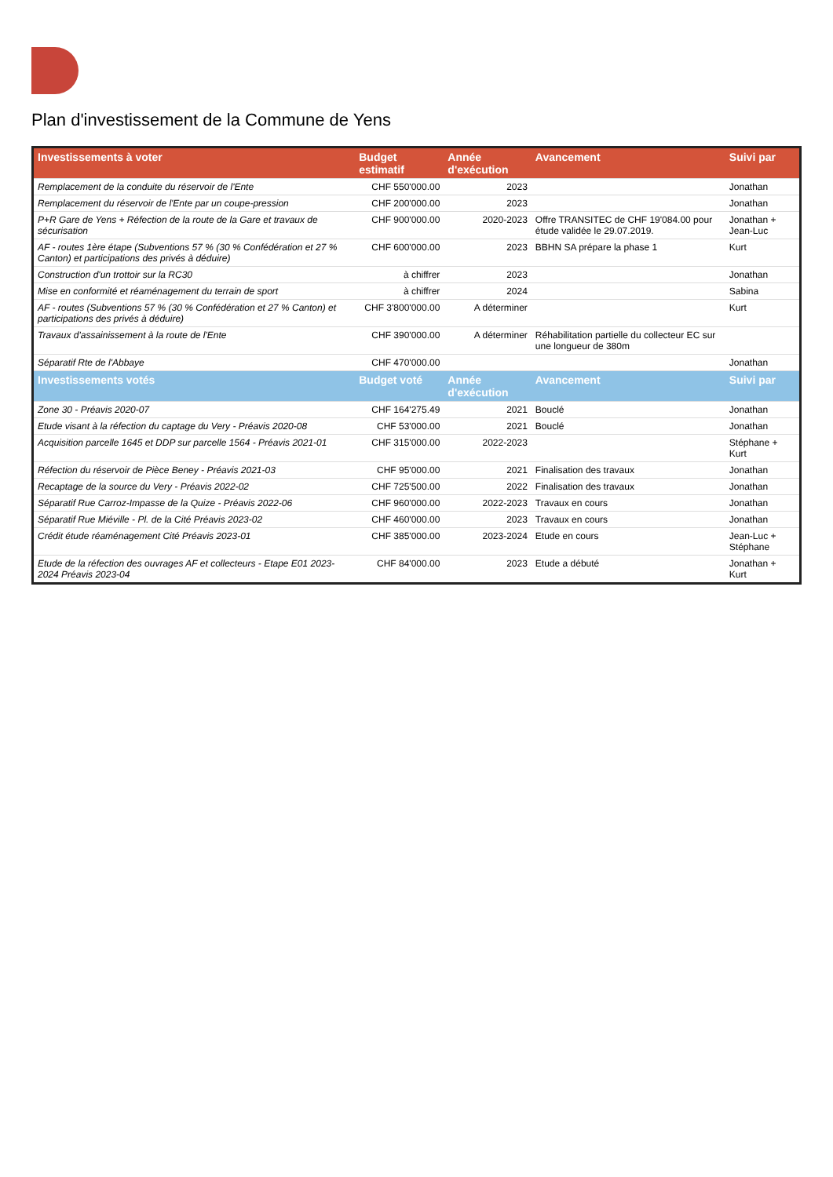Plan d'investissement de la Commune de Yens
| Investissements à voter | Budget estimatif | Année d'exécution | Avancement | Suivi par |
| --- | --- | --- | --- | --- |
| Remplacement de la conduite du réservoir de l'Ente | CHF 550'000.00 | 2023 | | Jonathan |
| Remplacement du réservoir de l'Ente par un coupe-pression | CHF 200'000.00 | 2023 | | Jonathan |
| P+R Gare de Yens + Réfection de la route de la Gare et travaux de sécurisation | CHF 900'000.00 | 2020-2023 | Offre TRANSITEC de CHF 19'084.00 pour étude validée le 29.07.2019. | Jonathan + Jean-Luc |
| AF - routes 1ère étape (Subventions 57 % (30 % Confédération et 27 % Canton) et participations des privés à déduire) | CHF 600'000.00 | 2023 | BBHN SA prépare la phase 1 | Kurt |
| Construction d'un trottoir sur la RC30 | à chiffrer | 2023 | | Jonathan |
| Mise en conformité et réaménagement du terrain de sport | à chiffrer | 2024 | | Sabina |
| AF - routes (Subventions 57 % (30 % Confédération et 27 % Canton) et participations des privés à déduire) | CHF 3'800'000.00 | A déterminer | | Kurt |
| Travaux d'assainissement à la route de l'Ente | CHF 390'000.00 | A déterminer | Réhabilitation partielle du collecteur EC sur une longueur de 380m | |
| Séparatif Rte de l'Abbaye | CHF 470'000.00 | | | Jonathan |
| Investissements votés | Budget voté | Année d'exécution | Avancement | Suivi par |
| Zone 30 - Préavis 2020-07 | CHF 164'275.49 | 2021 | Bouclé | Jonathan |
| Etude visant à la réfection du captage du Very - Préavis 2020-08 | CHF 53'000.00 | 2021 | Bouclé | Jonathan |
| Acquisition parcelle 1645 et DDP sur parcelle 1564 - Préavis 2021-01 | CHF 315'000.00 | 2022-2023 | | Stéphane + Kurt |
| Réfection du réservoir de Pièce Beney - Préavis 2021-03 | CHF 95'000.00 | 2021 | Finalisation des travaux | Jonathan |
| Recaptage de la source du Very - Préavis 2022-02 | CHF 725'500.00 | 2022 | Finalisation des travaux | Jonathan |
| Séparatif Rue Carroz-Impasse de la Quize - Préavis 2022-06 | CHF 960'000.00 | 2022-2023 | Travaux en cours | Jonathan |
| Séparatif Rue Miéville - Pl. de la Cité Préavis 2023-02 | CHF 460'000.00 | 2023 | Travaux en cours | Jonathan |
| Crédit étude réaménagement Cité Préavis 2023-01 | CHF 385'000.00 | 2023-2024 | Etude en cours | Jean-Luc + Stéphane |
| Etude de la réfection des ouvrages AF et collecteurs - Etape E01 2023-2024 Préavis 2023-04 | CHF 84'000.00 | 2023 | Etude a débuté | Jonathan + Kurt |